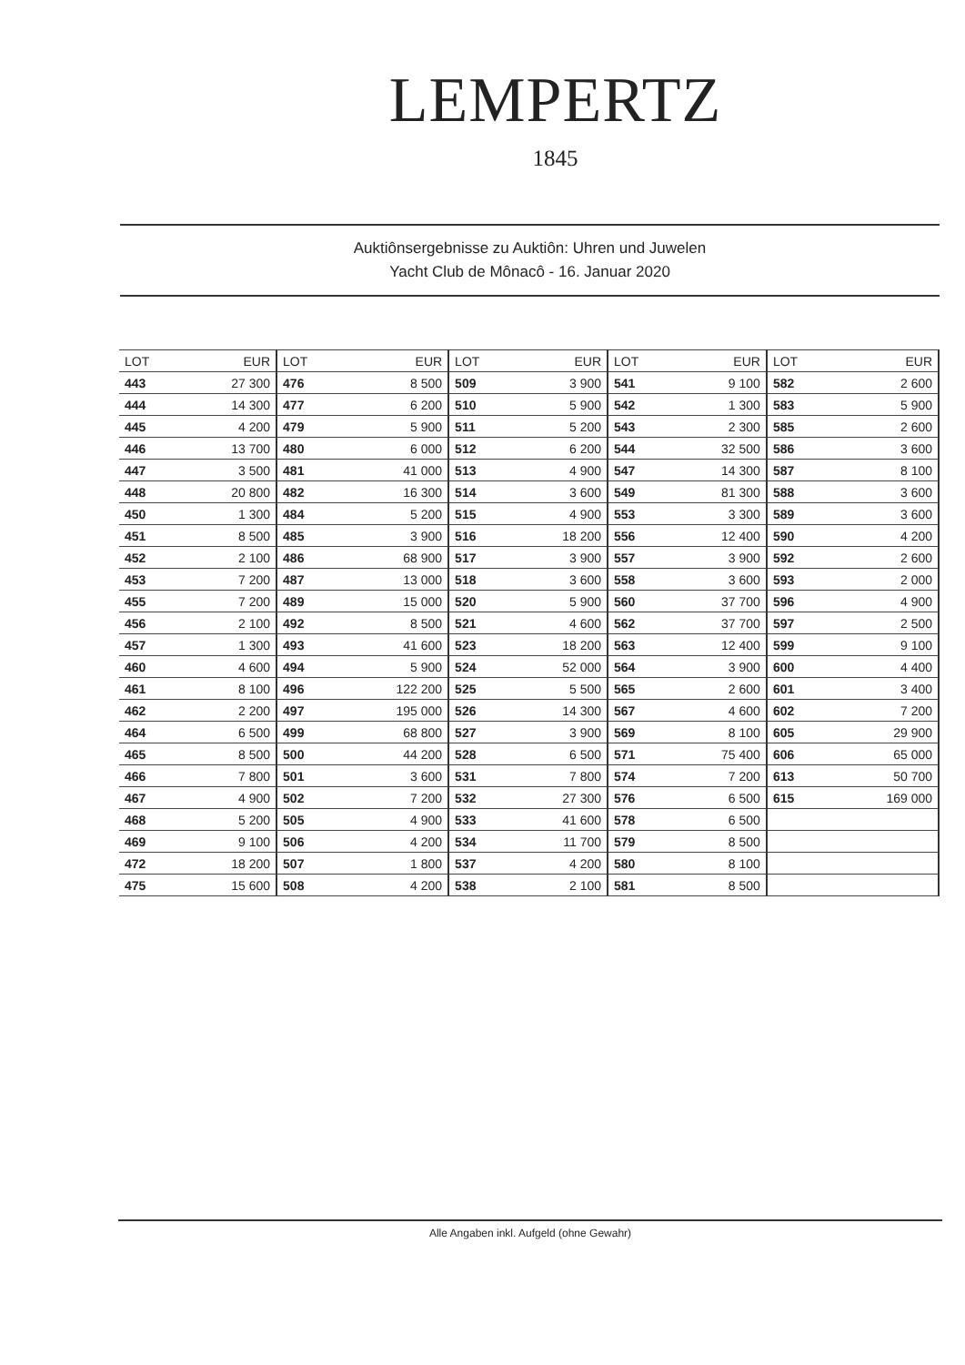LEMPERTZ
1845
Auktiônsergebnisse zu Auktiôn: Uhren und Juwelen
Yacht Club de Mônacô - 16. Januar 2020
| LOT | EUR | LOT | EUR | LOT | EUR | LOT | EUR | LOT | EUR |
| --- | --- | --- | --- | --- | --- | --- | --- | --- | --- |
| 443 | 27 300 | 476 | 8 500 | 509 | 3 900 | 541 | 9 100 | 582 | 2 600 |
| 444 | 14 300 | 477 | 6 200 | 510 | 5 900 | 542 | 1 300 | 583 | 5 900 |
| 445 | 4 200 | 479 | 5 900 | 511 | 5 200 | 543 | 2 300 | 585 | 2 600 |
| 446 | 13 700 | 480 | 6 000 | 512 | 6 200 | 544 | 32 500 | 586 | 3 600 |
| 447 | 3 500 | 481 | 41 000 | 513 | 4 900 | 547 | 14 300 | 587 | 8 100 |
| 448 | 20 800 | 482 | 16 300 | 514 | 3 600 | 549 | 81 300 | 588 | 3 600 |
| 450 | 1 300 | 484 | 5 200 | 515 | 4 900 | 553 | 3 300 | 589 | 3 600 |
| 451 | 8 500 | 485 | 3 900 | 516 | 18 200 | 556 | 12 400 | 590 | 4 200 |
| 452 | 2 100 | 486 | 68 900 | 517 | 3 900 | 557 | 3 900 | 592 | 2 600 |
| 453 | 7 200 | 487 | 13 000 | 518 | 3 600 | 558 | 3 600 | 593 | 2 000 |
| 455 | 7 200 | 489 | 15 000 | 520 | 5 900 | 560 | 37 700 | 596 | 4 900 |
| 456 | 2 100 | 492 | 8 500 | 521 | 4 600 | 562 | 37 700 | 597 | 2 500 |
| 457 | 1 300 | 493 | 41 600 | 523 | 18 200 | 563 | 12 400 | 599 | 9 100 |
| 460 | 4 600 | 494 | 5 900 | 524 | 52 000 | 564 | 3 900 | 600 | 4 400 |
| 461 | 8 100 | 496 | 122 200 | 525 | 5 500 | 565 | 2 600 | 601 | 3 400 |
| 462 | 2 200 | 497 | 195 000 | 526 | 14 300 | 567 | 4 600 | 602 | 7 200 |
| 464 | 6 500 | 499 | 68 800 | 527 | 3 900 | 569 | 8 100 | 605 | 29 900 |
| 465 | 8 500 | 500 | 44 200 | 528 | 6 500 | 571 | 75 400 | 606 | 65 000 |
| 466 | 7 800 | 501 | 3 600 | 531 | 7 800 | 574 | 7 200 | 613 | 50 700 |
| 467 | 4 900 | 502 | 7 200 | 532 | 27 300 | 576 | 6 500 | 615 | 169 000 |
| 468 | 5 200 | 505 | 4 900 | 533 | 41 600 | 578 | 6 500 | | |
| 469 | 9 100 | 506 | 4 200 | 534 | 11 700 | 579 | 8 500 | | |
| 472 | 18 200 | 507 | 1 800 | 537 | 4 200 | 580 | 8 100 | | |
| 475 | 15 600 | 508 | 4 200 | 538 | 2 100 | 581 | 8 500 | | |
Alle Angaben inkl. Aufgeld (ohne Gewahr)